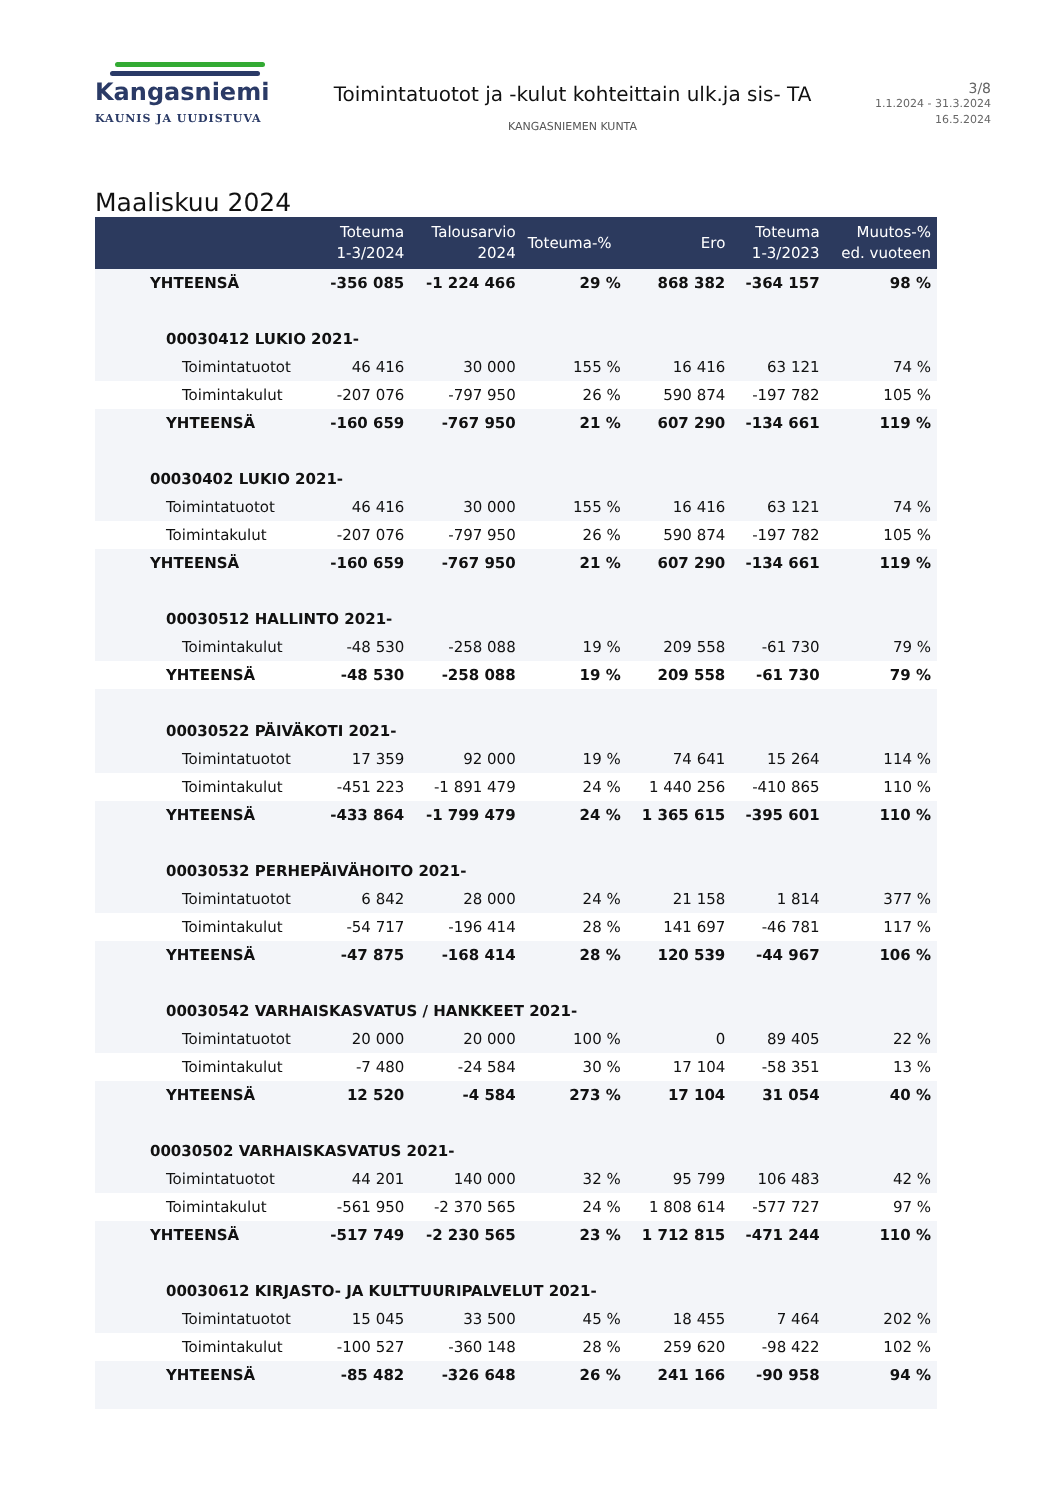Kangasniemi
KAUNIS JA UUDISTUVA
Toimintatuotot ja -kulut kohteittain ulk.ja sis- TA
KANGASNIEMEN KUNTA
3/8
1.1.2024 - 31.3.2024
16.5.2024
Maaliskuu 2024
| | Toteuma 1-3/2024 | Talousarvio 2024 | Toteuma-% | Ero | Toteuma 1-3/2023 | Muutos-% ed. vuoteen |
| --- | --- | --- | --- | --- | --- | --- |
| YHTEENSÄ | -356 085 | -1 224 466 | 29 % | 868 382 | -364 157 | 98 % |
| 00030412 LUKIO 2021- | | | | | | |
| Toimintatuotot | 46 416 | 30 000 | 155 % | 16 416 | 63 121 | 74 % |
| Toimintakulut | -207 076 | -797 950 | 26 % | 590 874 | -197 782 | 105 % |
| YHTEENSÄ | -160 659 | -767 950 | 21 % | 607 290 | -134 661 | 119 % |
| 00030402 LUKIO 2021- | | | | | | |
| Toimintatuotot | 46 416 | 30 000 | 155 % | 16 416 | 63 121 | 74 % |
| Toimintakulut | -207 076 | -797 950 | 26 % | 590 874 | -197 782 | 105 % |
| YHTEENSÄ | -160 659 | -767 950 | 21 % | 607 290 | -134 661 | 119 % |
| 00030512 HALLINTO 2021- | | | | | | |
| Toimintakulut | -48 530 | -258 088 | 19 % | 209 558 | -61 730 | 79 % |
| YHTEENSÄ | -48 530 | -258 088 | 19 % | 209 558 | -61 730 | 79 % |
| 00030522 PÄIVÄKOTI 2021- | | | | | | |
| Toimintatuotot | 17 359 | 92 000 | 19 % | 74 641 | 15 264 | 114 % |
| Toimintakulut | -451 223 | -1 891 479 | 24 % | 1 440 256 | -410 865 | 110 % |
| YHTEENSÄ | -433 864 | -1 799 479 | 24 % | 1 365 615 | -395 601 | 110 % |
| 00030532 PERHEPÄIVÄHOITO 2021- | | | | | | |
| Toimintatuotot | 6 842 | 28 000 | 24 % | 21 158 | 1 814 | 377 % |
| Toimintakulut | -54 717 | -196 414 | 28 % | 141 697 | -46 781 | 117 % |
| YHTEENSÄ | -47 875 | -168 414 | 28 % | 120 539 | -44 967 | 106 % |
| 00030542 VARHAISKASVATUS / HANKKEET 2021- | | | | | | |
| Toimintatuotot | 20 000 | 20 000 | 100 % | 0 | 89 405 | 22 % |
| Toimintakulut | -7 480 | -24 584 | 30 % | 17 104 | -58 351 | 13 % |
| YHTEENSÄ | 12 520 | -4 584 | 273 % | 17 104 | 31 054 | 40 % |
| 00030502 VARHAISKASVATUS 2021- | | | | | | |
| Toimintatuotot | 44 201 | 140 000 | 32 % | 95 799 | 106 483 | 42 % |
| Toimintakulut | -561 950 | -2 370 565 | 24 % | 1 808 614 | -577 727 | 97 % |
| YHTEENSÄ | -517 749 | -2 230 565 | 23 % | 1 712 815 | -471 244 | 110 % |
| 00030612 KIRJASTO- JA KULTTUURIPALVELUT 2021- | | | | | | |
| Toimintatuotot | 15 045 | 33 500 | 45 % | 18 455 | 7 464 | 202 % |
| Toimintakulut | -100 527 | -360 148 | 28 % | 259 620 | -98 422 | 102 % |
| YHTEENSÄ | -85 482 | -326 648 | 26 % | 241 166 | -90 958 | 94 % |